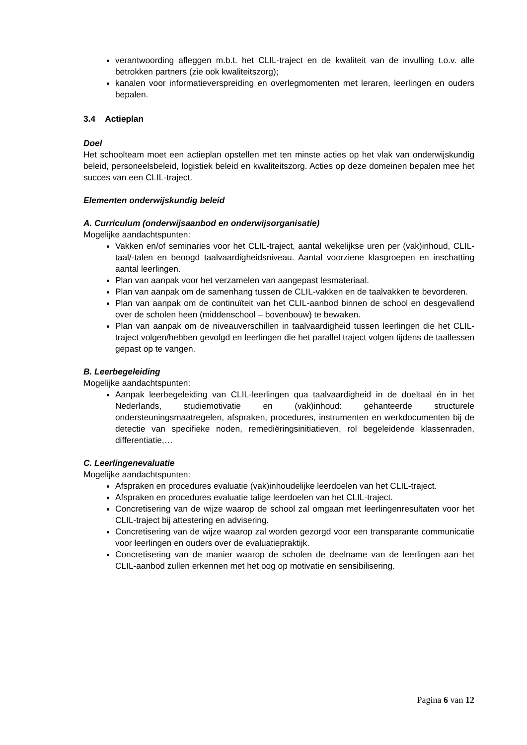verantwoording afleggen m.b.t. het CLIL-traject en de kwaliteit van de invulling t.o.v. alle betrokken partners (zie ook kwaliteitszorg);
kanalen voor informatieverspreiding en overlegmomenten met leraren, leerlingen en ouders bepalen.
3.4 Actieplan
Doel
Het schoolteam moet een actieplan opstellen met ten minste acties op het vlak van onderwijskundig beleid, personeelsbeleid, logistiek beleid en kwaliteitszorg. Acties op deze domeinen bepalen mee het succes van een CLIL-traject.
Elementen onderwijskundig beleid
A. Curriculum (onderwijsaanbod en onderwijsorganisatie)
Mogelijke aandachtspunten:
Vakken en/of seminaries voor het CLIL-traject, aantal wekelijkse uren per (vak)inhoud, CLIL-taal/-talen en beoogd taalvaardigheidsniveau. Aantal voorziene klasgroepen en inschatting aantal leerlingen.
Plan van aanpak voor het verzamelen van aangepast lesmateriaal.
Plan van aanpak om de samenhang tussen de CLIL-vakken en de taalvakken te bevorderen.
Plan van aanpak om de continuïteit van het CLIL-aanbod binnen de school en desgevallend over de scholen heen (middenschool – bovenbouw) te bewaken.
Plan van aanpak om de niveauverschillen in taalvaardigheid tussen leerlingen die het CLIL-traject volgen/hebben gevolgd en leerlingen die het parallel traject volgen tijdens de taallessen gepast op te vangen.
B. Leerbegeleiding
Mogelijke aandachtspunten:
Aanpak leerbegeleiding van CLIL-leerlingen qua taalvaardigheid in de doeltaal én in het Nederlands, studiemotivatie en (vak)inhoud: gehanteerde structurele ondersteuningsmaatregelen, afspraken, procedures, instrumenten en werkdocumenten bij de detectie van specifieke noden, remediëringsinitiatieven, rol begeleidende klassenraden, differentiatie,…
C. Leerlingenevaluatie
Mogelijke aandachtspunten:
Afspraken en procedures evaluatie (vak)inhoudelijke leerdoelen van het CLIL-traject.
Afspraken en procedures evaluatie talige leerdoelen van het CLIL-traject.
Concretisering van de wijze waarop de school zal omgaan met leerlingenresultaten voor het CLIL-traject bij attestering en advisering.
Concretisering van de wijze waarop zal worden gezorgd voor een transparante communicatie voor leerlingen en ouders over de evaluatiepraktijk.
Concretisering van de manier waarop de scholen de deelname van de leerlingen aan het CLIL-aanbod zullen erkennen met het oog op motivatie en sensibilisering.
Pagina 6 van 12